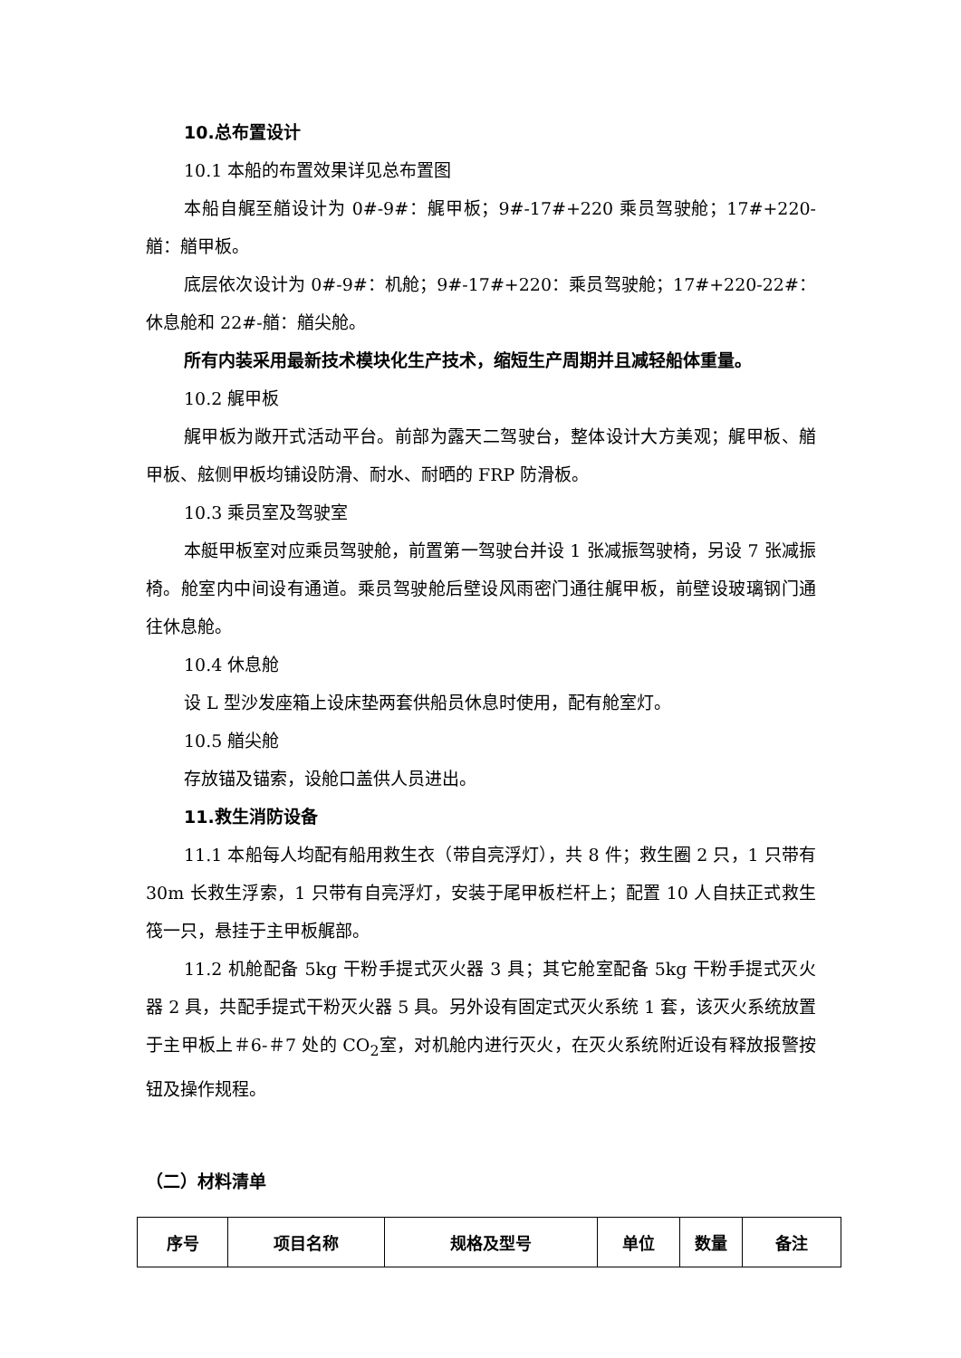10.总布置设计
10.1 本船的布置效果详见总布置图
本船自艉至艏设计为 0#-9#：艉甲板；9#-17#+220 乘员驾驶舱；17#+220-艏：艏甲板。
底层依次设计为 0#-9#：机舱；9#-17#+220：乘员驾驶舱；17#+220-22#：休息舱和 22#-艏：艏尖舱。
所有内装采用最新技术模块化生产技术，缩短生产周期并且减轻船体重量。
10.2 艉甲板
艉甲板为敞开式活动平台。前部为露天二驾驶台，整体设计大方美观；艉甲板、艏甲板、舷侧甲板均铺设防滑、耐水、耐晒的 FRP 防滑板。
10.3 乘员室及驾驶室
本艇甲板室对应乘员驾驶舱，前置第一驾驶台并设 1 张减振驾驶椅，另设 7 张减振椅。舱室内中间设有通道。乘员驾驶舱后壁设风雨密门通往艉甲板，前壁设玻璃钢门通往休息舱。
10.4 休息舱
设 L 型沙发座箱上设床垫两套供船员休息时使用，配有舱室灯。
10.5 艏尖舱
存放锚及锚索，设舱口盖供人员进出。
11.救生消防设备
11.1 本船每人均配有船用救生衣（带自亮浮灯），共 8 件；救生圈 2 只，1 只带有 30m 长救生浮索，1 只带有自亮浮灯，安装于尾甲板栏杆上；配置 10 人自扶正式救生筏一只，悬挂于主甲板艉部。
11.2 机舱配备 5kg 干粉手提式灭火器 3 具；其它舱室配备 5kg 干粉手提式灭火器 2 具，共配手提式干粉灭火器 5 具。另外设有固定式灭火系统 1 套，该灭火系统放置于主甲板上＃6-＃7 处的 CO<sub>2</sub>室，对机舱内进行灭火，在灭火系统附近设有释放报警按钮及操作规程。
（二）材料清单
| 序号 | 项目名称 | 规格及型号 | 单位 | 数量 | 备注 |
| --- | --- | --- | --- | --- | --- |